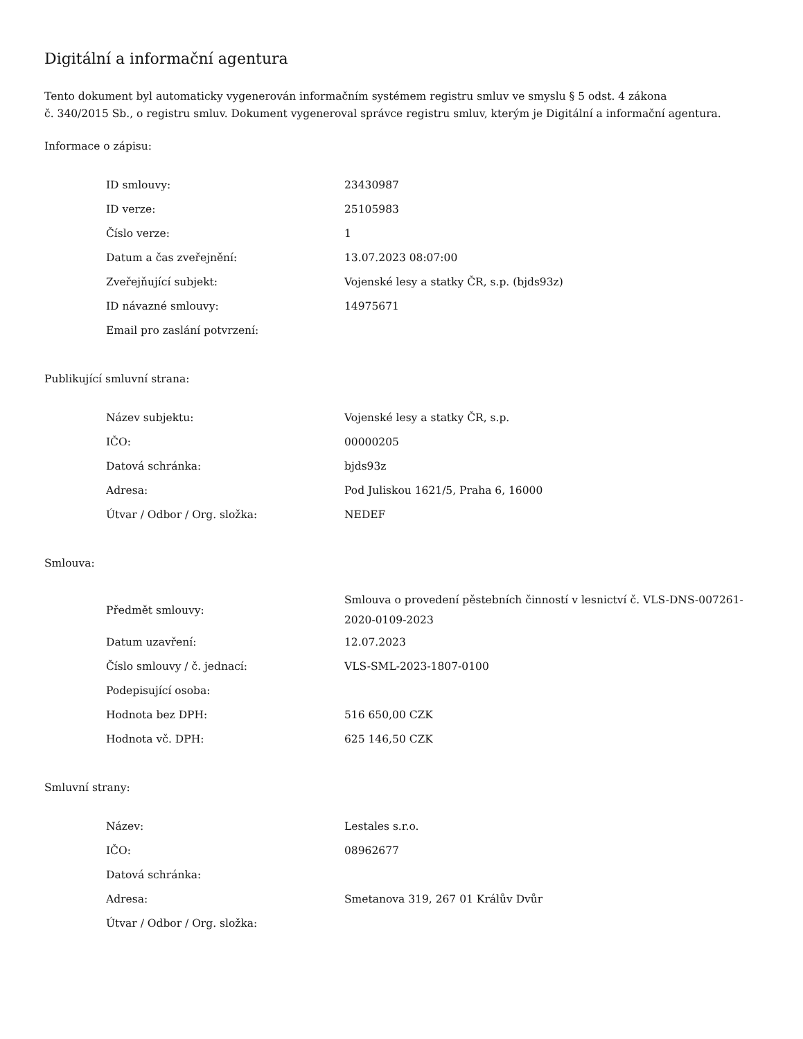Digitální a informační agentura
Tento dokument byl automaticky vygenerován informačním systémem registru smluv ve smyslu § 5 odst. 4 zákona
č. 340/2015 Sb., o registru smluv. Dokument vygeneroval správce registru smluv, kterým je Digitální a informační agentura.
Informace o zápisu:
| ID smlouvy: | 23430987 |
| ID verze: | 25105983 |
| Číslo verze: | 1 |
| Datum a čas zveřejnění: | 13.07.2023 08:07:00 |
| Zveřejňující subjekt: | Vojenské lesy a statky ČR, s.p. (bjds93z) |
| ID návazné smlouvy: | 14975671 |
| Email pro zaslání potvrzení: | |
Publikující smluvní strana:
| Název subjektu: | Vojenské lesy a statky ČR, s.p. |
| IČO: | 00000205 |
| Datová schránka: | bjds93z |
| Adresa: | Pod Juliskou 1621/5, Praha 6, 16000 |
| Útvar / Odbor / Org. složka: | NEDEF |
Smlouva:
| Předmět smlouvy: | Smlouva o provedení pěstebních činností v lesnictví č. VLS-DNS-007261-2020-0109-2023 |
| Datum uzavření: | 12.07.2023 |
| Číslo smlouvy / č. jednací: | VLS-SML-2023-1807-0100 |
| Podepisující osoba: | |
| Hodnota bez DPH: | 516 650,00 CZK |
| Hodnota vč. DPH: | 625 146,50 CZK |
Smluvní strany:
| Název: | Lestales s.r.o. |
| IČO: | 08962677 |
| Datová schránka: | |
| Adresa: | Smetanova 319, 267 01 Králův Dvůr |
| Útvar / Odbor / Org. složka: | |